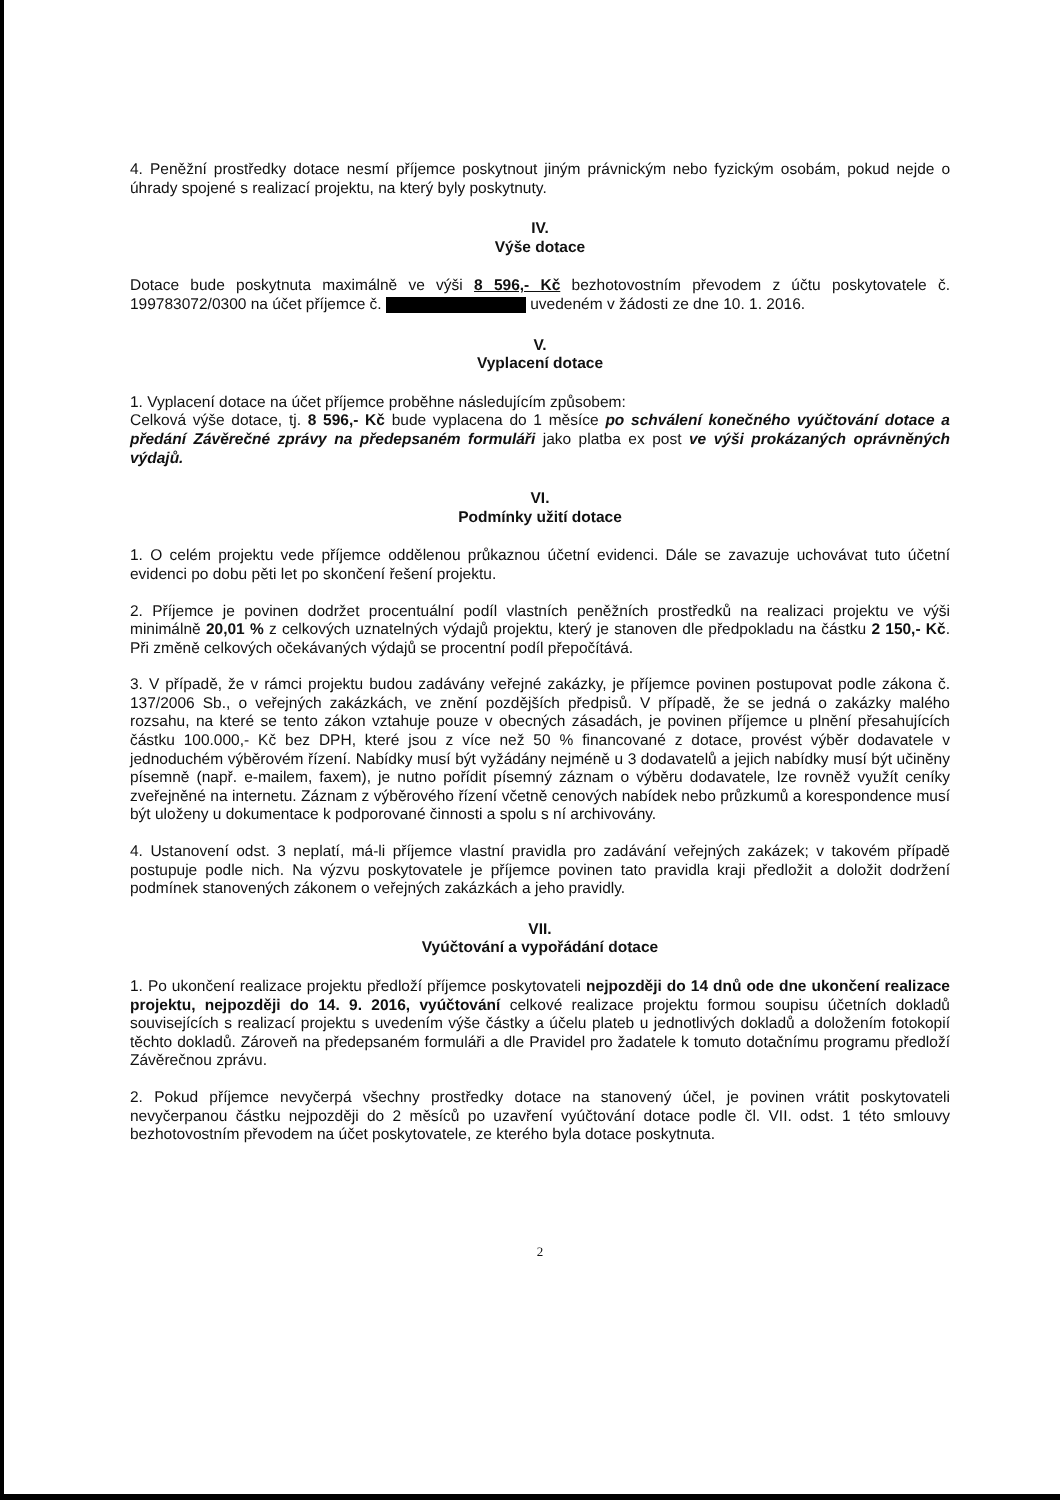4. Peněžní prostředky dotace nesmí příjemce poskytnout jiným právnickým nebo fyzickým osobám, pokud nejde o úhrady spojené s realizací projektu, na který byly poskytnuty.
IV.
Výše dotace
Dotace bude poskytnuta maximálně ve výši 8 596,- Kč bezhotovostním převodem z účtu poskytovatele č. 199783072/0300 na účet příjemce č. uvedeném v žádosti ze dne 10. 1. 2016.
V.
Vyplacení dotace
1. Vyplacení dotace na účet příjemce proběhne následujícím způsobem:
Celková výše dotace, tj. 8 596,- Kč bude vyplacena do 1 měsíce po schválení konečného vyúčtování dotace a předání Závěrečné zprávy na předepsaném formuláři jako platba ex post ve výši prokázaných oprávněných výdajů.
VI.
Podmínky užití dotace
1. O celém projektu vede příjemce oddělenou průkaznou účetní evidenci. Dále se zavazuje uchovávat tuto účetní evidenci po dobu pěti let po skončení řešení projektu.
2. Příjemce je povinen dodržet procentuální podíl vlastních peněžních prostředků na realizaci projektu ve výši minimálně 20,01 % z celkových uznatelných výdajů projektu, který je stanoven dle předpokladu na částku 2 150,- Kč. Při změně celkových očekávaných výdajů se procentní podíl přepočítává.
3. V případě, že v rámci projektu budou zadávány veřejné zakázky, je příjemce povinen postupovat podle zákona č. 137/2006 Sb., o veřejných zakázkách, ve znění pozdějších předpisů. V případě, že se jedná o zakázky malého rozsahu, na které se tento zákon vztahuje pouze v obecných zásadách, je povinen příjemce u plnění přesahujících částku 100.000,- Kč bez DPH, které jsou z více než 50 % financované z dotace, provést výběr dodavatele v jednoduchém výběrovém řízení. Nabídky musí být vyžádány nejméně u 3 dodavatelů a jejich nabídky musí být učiněny písemně (např. e-mailem, faxem), je nutno pořídit písemný záznam o výběru dodavatele, lze rovněž využít ceníky zveřejněné na internetu. Záznam z výběrového řízení včetně cenových nabídek nebo průzkumů a korespondence musí být uloženy u dokumentace k podporované činnosti a spolu s ní archivovány.
4. Ustanovení odst. 3 neplatí, má-li příjemce vlastní pravidla pro zadávání veřejných zakázek; v takovém případě postupuje podle nich. Na výzvu poskytovatele je příjemce povinen tato pravidla kraji předložit a doložit dodržení podmínek stanovených zákonem o veřejných zakázkách a jeho pravidly.
VII.
Vyúčtování a vypořádání dotace
1. Po ukončení realizace projektu předloží příjemce poskytovateli nejpozději do 14 dnů ode dne ukončení realizace projektu, nejpozději do 14. 9. 2016, vyúčtování celkové realizace projektu formou soupisu účetních dokladů souvisejících s realizací projektu s uvedením výše částky a účelu plateb u jednotlivých dokladů a doložením fotokopií těchto dokladů. Zároveň na předepsaném formuláři a dle Pravidel pro žadatele k tomuto dotačnímu programu předloží Závěrečnou zprávu.
2. Pokud příjemce nevyčerpá všechny prostředky dotace na stanovený účel, je povinen vrátit poskytovateli nevyčerpanou částku nejpozději do 2 měsíců po uzavření vyúčtování dotace podle čl. VII. odst. 1 této smlouvy bezhotovostním převodem na účet poskytovatele, ze kterého byla dotace poskytnuta.
2